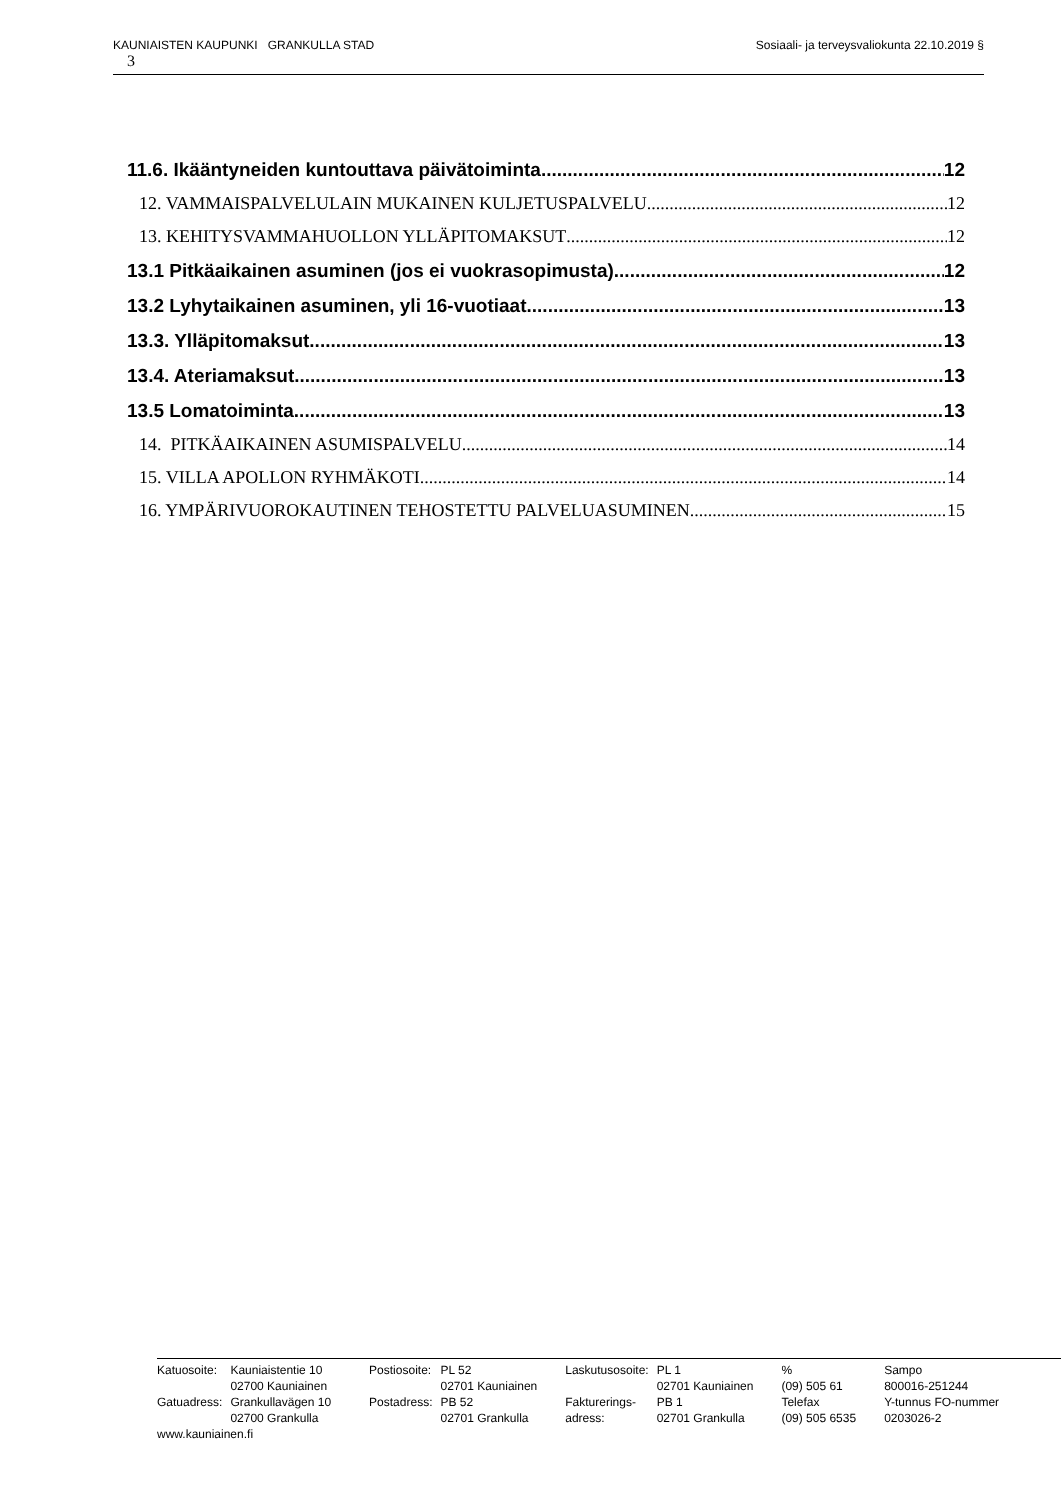Sosiaali- ja terveysvaliokunta 22.10.2019 § KAUNIAISTEN KAUPUNKI GRANKULLA STAD
3
11.6. Ikääntyneiden kuntouttava päivätoiminta 12
12. VAMMAISPALVELULAIN MUKAINEN KULJETUSPALVELU 12
13. KEHITYSVAMMAHUOLLON YLLÄPITOMAKSUT 12
13.1 Pitkäaikainen asuminen (jos ei vuokrasopimusta) 12
13.2 Lyhytaikainen asuminen, yli 16-vuotiaat 13
13.3. Ylläpitomaksut 13
13.4. Ateriamaksut 13
13.5 Lomatoiminta 13
14. PITKÄAIKAINEN ASUMISPALVELU 14
15. VILLA APOLLON RYHMÄKOTI 14
16. YMPÄRIVUOROKAUTINEN TEHOSTETTU PALVELUASUMINEN 15
| Katuosoite: | Kauniaistentie 10 | Postiosoite: | PL 52 | Laskutusosoite: | PL 1 | % | Sampo |
| | 02700 Kauniainen | | 02701 Kauniainen | | 02701 Kauniainen | (09) 505 61 | 800016-251244 |
| Gatuadress: | Grankullavägen 10 | Postadress: | PB 52 | Fakturerings- | PB 1 | Telefax | Y-tunnus FO-nummer |
| | 02700 Grankulla | | 02701 Grankulla | adress: | 02701 Grankulla | (09) 505 6535 | 0203026-2 |
| www.kauniainen.fi | | | | | | | |